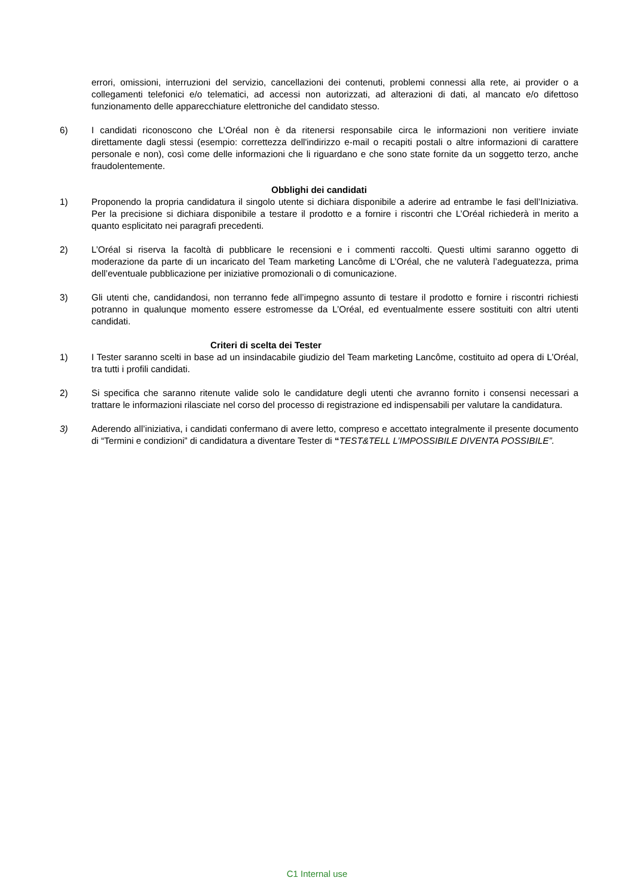errori, omissioni, interruzioni del servizio, cancellazioni dei contenuti, problemi connessi alla rete, ai provider o a collegamenti telefonici e/o telematici, ad accessi non autorizzati, ad alterazioni di dati, al mancato e/o difettoso funzionamento delle apparecchiature elettroniche del candidato stesso.
6) I candidati riconoscono che L’Oréal non è da ritenersi responsabile circa le informazioni non veritiere inviate direttamente dagli stessi (esempio: correttezza dell'indirizzo e-mail o recapiti postali o altre informazioni di carattere personale e non), così come delle informazioni che li riguardano e che sono state fornite da un soggetto terzo, anche fraudolentemente.
Obblighi dei candidati
1) Proponendo la propria candidatura il singolo utente si dichiara disponibile a aderire ad entrambe le fasi dell’Iniziativa. Per la precisione si dichiara disponibile a testare il prodotto e a fornire i riscontri che L’Oréal richiederà in merito a quanto esplicitato nei paragrafi precedenti.
2) L’Oréal si riserva la facoltà di pubblicare le recensioni e i commenti raccolti. Questi ultimi saranno oggetto di moderazione da parte di un incaricato del Team marketing Lancôme di L’Oréal, che ne valuterà l’adeguatezza, prima dell’eventuale pubblicazione per iniziative promozionali o di comunicazione.
3) Gli utenti che, candidandosi, non terranno fede all’impegno assunto di testare il prodotto e fornire i riscontri richiesti potranno in qualunque momento essere estromesse da L’Oréal, ed eventualmente essere sostituiti con altri utenti candidati.
Criteri di scelta dei Tester
1) I Tester saranno scelti in base ad un insindacabile giudizio del Team marketing Lancôme, costituito ad opera di L’Oréal, tra tutti i profili candidati.
2) Si specifica che saranno ritenute valide solo le candidature degli utenti che avranno fornito i consensi necessari a trattare le informazioni rilasciate nel corso del processo di registrazione ed indispensabili per valutare la candidatura.
3) Aderendo all’iniziativa, i candidati confermano di avere letto, compreso e accettato integralmente il presente documento di “Termini e condizioni” di candidatura a diventare Tester di “TEST&TELL L’IMPOSSIBILE DIVENTA POSSIBILE”.
C1 Internal use